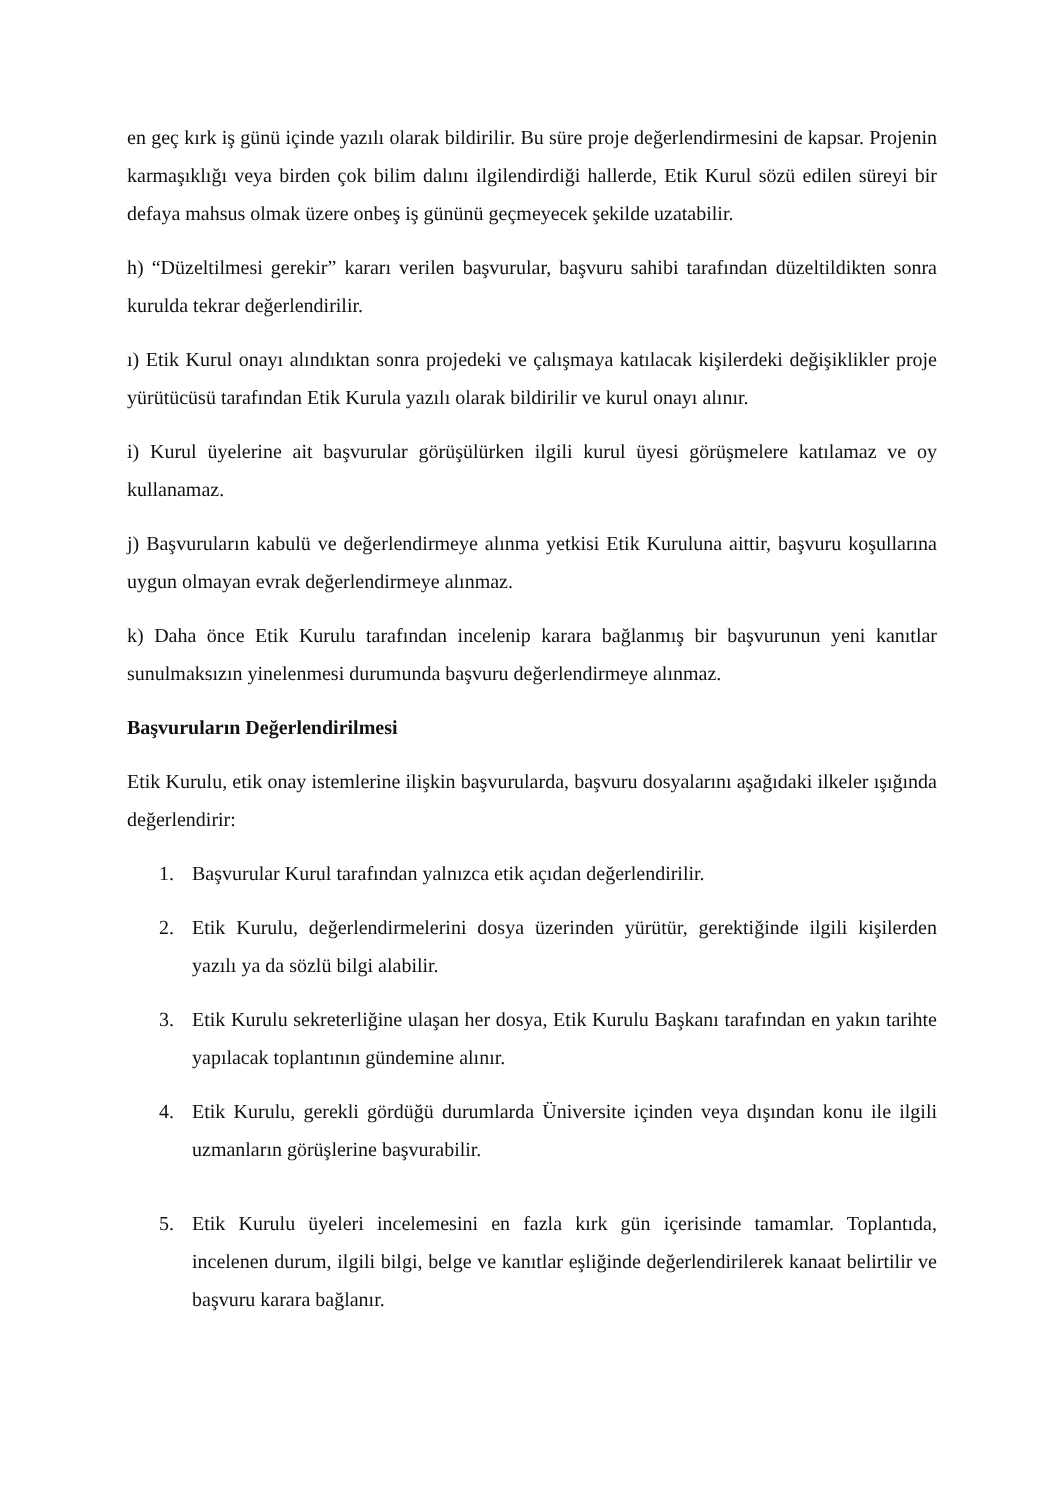en geç kırk iş günü içinde yazılı olarak bildirilir. Bu süre proje değerlendirmesini de kapsar. Projenin karmaşıklığı veya birden çok bilim dalını ilgilendirdiği hallerde, Etik Kurul sözü edilen süreyi bir defaya mahsus olmak üzere onbeş iş gününü geçmeyecek şekilde uzatabilir.
h) “Düzeltilmesi gerekir” kararı verilen başvurular, başvuru sahibi tarafından düzeltildikten sonra kurulda tekrar değerlendirilir.
ı) Etik Kurul onayı alındıktan sonra projedeki ve çalışmaya katılacak kişilerdeki değişiklikler proje yürütücüsü tarafından Etik Kurula yazılı olarak bildirilir ve kurul onayı alınır.
i) Kurul üyelerine ait başvurular görüşülürken ilgili kurul üyesi görüşmelere katılamaz ve oy kullanamaz.
j) Başvuruların kabulü ve değerlendirmeye alınma yetkisi Etik Kuruluna aittir, başvuru koşullarına uygun olmayan evrak değerlendirmeye alınmaz.
k) Daha önce Etik Kurulu tarafından incelenip karara bağlanmış bir başvurunun yeni kanıtlar sunulmaksızın yinelenmesi durumunda başvuru değerlendirmeye alınmaz.
Başvuruların Değerlendirilmesi
Etik Kurulu, etik onay istemlerine ilişkin başvurularda, başvuru dosyalarını aşağıdaki ilkeler ışığında değerlendirir:
1. Başvurular Kurul tarafından yalnızca etik açıdan değerlendirilir.
2. Etik Kurulu, değerlendirmelerini dosya üzerinden yürütür, gerektiğinde ilgili kişilerden yazılı ya da sözlü bilgi alabilir.
3. Etik Kurulu sekreterliğine ulaşan her dosya, Etik Kurulu Başkanı tarafından en yakın tarihte yapılacak toplantının gündemine alınır.
4. Etik Kurulu, gerekli gördüğü durumlarda Üniversite içinden veya dışından konu ile ilgili uzmanların görüşlerine başvurabilir.
5. Etik Kurulu üyeleri incelemesini en fazla kırk gün içerisinde tamamlar. Toplantıda, incelenen durum, ilgili bilgi, belge ve kanıtlar eşliğinde değerlendirilerek kanaat belirtilir ve başvuru karara bağlanır.